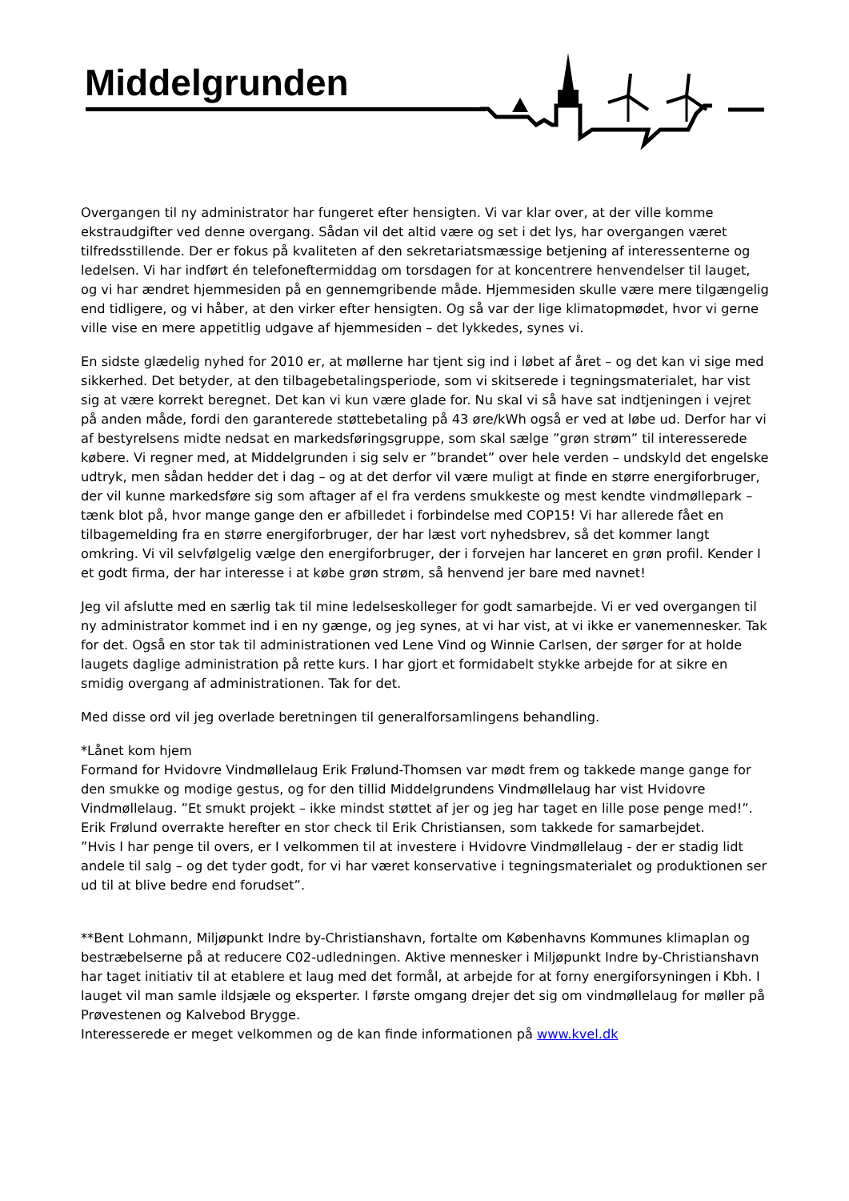Middelgrunden
Overgangen til ny administrator har fungeret efter hensigten. Vi var klar over, at der ville komme ekstraudgifter ved denne overgang. Sådan vil det altid være og set i det lys, har overgangen været tilfredsstillende. Der er fokus på kvaliteten af den sekretariatsmæssige betjening af interessenterne og ledelsen. Vi har indført én telefoneftermiddag om torsdagen for at koncentrere henvendelser til lauget, og vi har ændret hjemmesiden på en gennemgribende måde. Hjemmesiden skulle være mere tilgængelig end tidligere, og vi håber, at den virker efter hensigten. Og så var der lige klimatopmødet, hvor vi gerne ville vise en mere appetitlig udgave af hjemmesiden – det lykkedes, synes vi.
En sidste glædelig nyhed for 2010 er, at møllerne har tjent sig ind i løbet af året – og det kan vi sige med sikkerhed. Det betyder, at den tilbagebetalingsperiode, som vi skitserede i tegningsmaterialet, har vist sig at være korrekt beregnet. Det kan vi kun være glade for. Nu skal vi så have sat indtjeningen i vejret på anden måde, fordi den garanterede støttebetaling på 43 øre/kWh også er ved at løbe ud. Derfor har vi af bestyrelsens midte nedsat en markedsføringsgruppe, som skal sælge ”grøn strøm” til interesserede købere. Vi regner med, at Middelgrunden i sig selv er ”brandet” over hele verden – undskyld det engelske udtryk, men sådan hedder det i dag – og at det derfor vil være muligt at finde en større energiforbruger, der vil kunne markedsføre sig som aftager af el fra verdens smukkeste og mest kendte vindmøllepark – tænk blot på, hvor mange gange den er afbilledet i forbindelse med COP15! Vi har allerede fået en tilbagemelding fra en større energiforbruger, der har læst vort nyhedsbrev, så det kommer langt omkring. Vi vil selvfølgelig vælge den energiforbruger, der i forvejen har lanceret en grøn profil. Kender I et godt firma, der har interesse i at købe grøn strøm, så henvend jer bare med navnet!
Jeg vil afslutte med en særlig tak til mine ledelseskolleger for godt samarbejde. Vi er ved overgangen til ny administrator kommet ind i en ny gænge, og jeg synes, at vi har vist, at vi ikke er vanemennesker. Tak for det. Også en stor tak til administrationen ved Lene Vind og Winnie Carlsen, der sørger for at holde laugets daglige administration på rette kurs. I har gjort et formidabelt stykke arbejde for at sikre en smidig overgang af administrationen. Tak for det.
Med disse ord vil jeg overlade beretningen til generalforsamlingens behandling.
*Lånet kom hjem
Formand for Hvidovre Vindmøllelaug Erik Frølund-Thomsen var mødt frem og takkede mange gange for den smukke og modige gestus, og for den tillid Middelgrundens Vindmøllelaug har vist Hvidovre Vindmøllelaug. ”Et smukt projekt – ikke mindst støttet af jer og jeg har taget en lille pose penge med!”. Erik Frølund overrakte herefter en stor check til Erik Christiansen, som takkede for samarbejdet.
”Hvis I har penge til overs, er I velkommen til at investere i Hvidovre Vindmøllelaug - der er stadig lidt andele til salg – og det tyder godt, for vi har været konservative i tegningsmaterialet og produktionen ser ud til at blive bedre end forudset”.
**Bent Lohmann, Miljøpunkt Indre by-Christianshavn, fortalte om Københavns Kommunes klimaplan og bestræbelserne på at reducere C02-udledningen. Aktive mennesker i Miljøpunkt Indre by-Christianshavn har taget initiativ til at etablere et laug med det formål, at arbejde for at forny energiforsyningen i Kbh. I lauget vil man samle ildsjæle og eksperter. I første omgang drejer det sig om vindmøllelaug for møller på Prøvestenen og Kalvebod Brygge.
Interesserede er meget velkommen og de kan finde informationen på www.kvel.dk